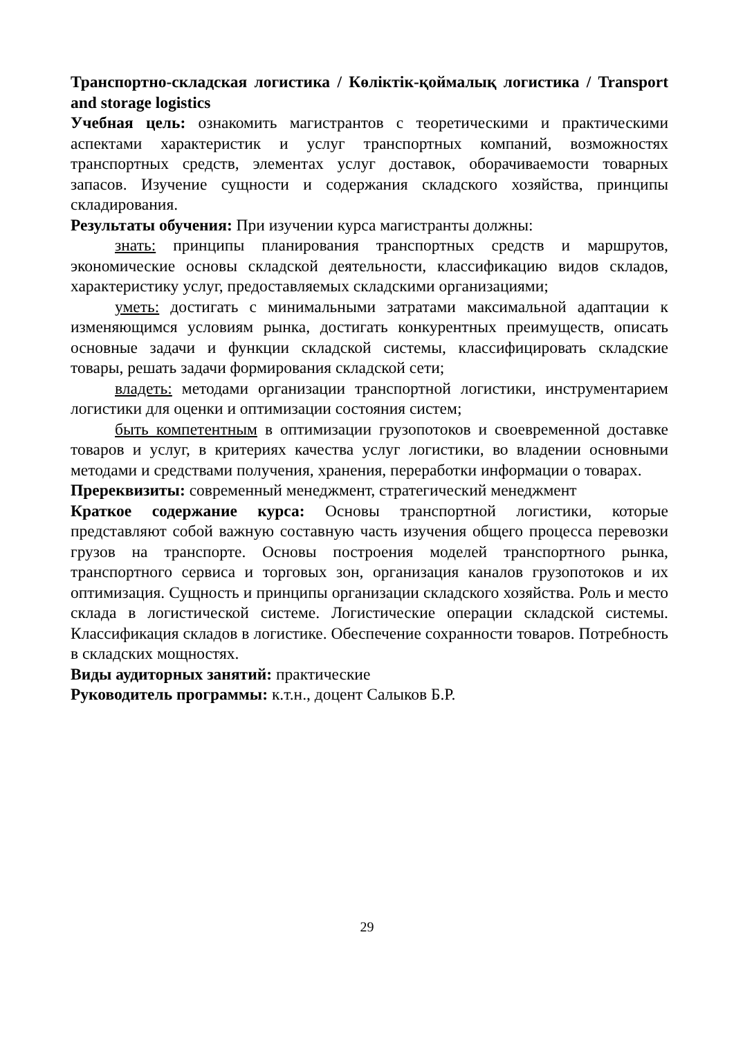Транспортно-складская логистика / Көліктік-қоймалық логистика / Transport and storage logistics
Учебная цель: ознакомить магистрантов с теоретическими и практическими аспектами характеристик и услуг транспортных компаний, возможностях транспортных средств, элементах услуг доставок, оборачиваемости товарных запасов. Изучение сущности и содержания складского хозяйства, принципы складирования.
Результаты обучения: При изучении курса магистранты должны:
знать: принципы планирования транспортных средств и маршрутов, экономические основы складской деятельности, классификацию видов складов, характеристику услуг, предоставляемых складскими организациями;
уметь: достигать с минимальными затратами максимальной адаптации к изменяющимся условиям рынка, достигать конкурентных преимуществ, описать основные задачи и функции складской системы, классифицировать складские товары, решать задачи формирования складской сети;
владеть: методами организации транспортной логистики, инструментарием логистики для оценки и оптимизации состояния систем;
быть компетентным в оптимизации грузопотоков и своевременной доставке товаров и услуг, в критериях качества услуг логистики, во владении основными методами и средствами получения, хранения, переработки информации о товарах.
Пререквизиты: современный менеджмент, стратегический менеджмент
Краткое содержание курса: Основы транспортной логистики, которые представляют собой важную составную часть изучения общего процесса перевозки грузов на транспорте. Основы построения моделей транспортного рынка, транспортного сервиса и торговых зон, организация каналов грузопотоков и их оптимизация. Сущность и принципы организации складского хозяйства. Роль и место склада в логистической системе. Логистические операции складской системы. Классификация складов в логистике. Обеспечение сохранности товаров. Потребность в складских мощностях.
Виды аудиторных занятий: практические
Руководитель программы: к.т.н., доцент Салыков Б.Р.
29